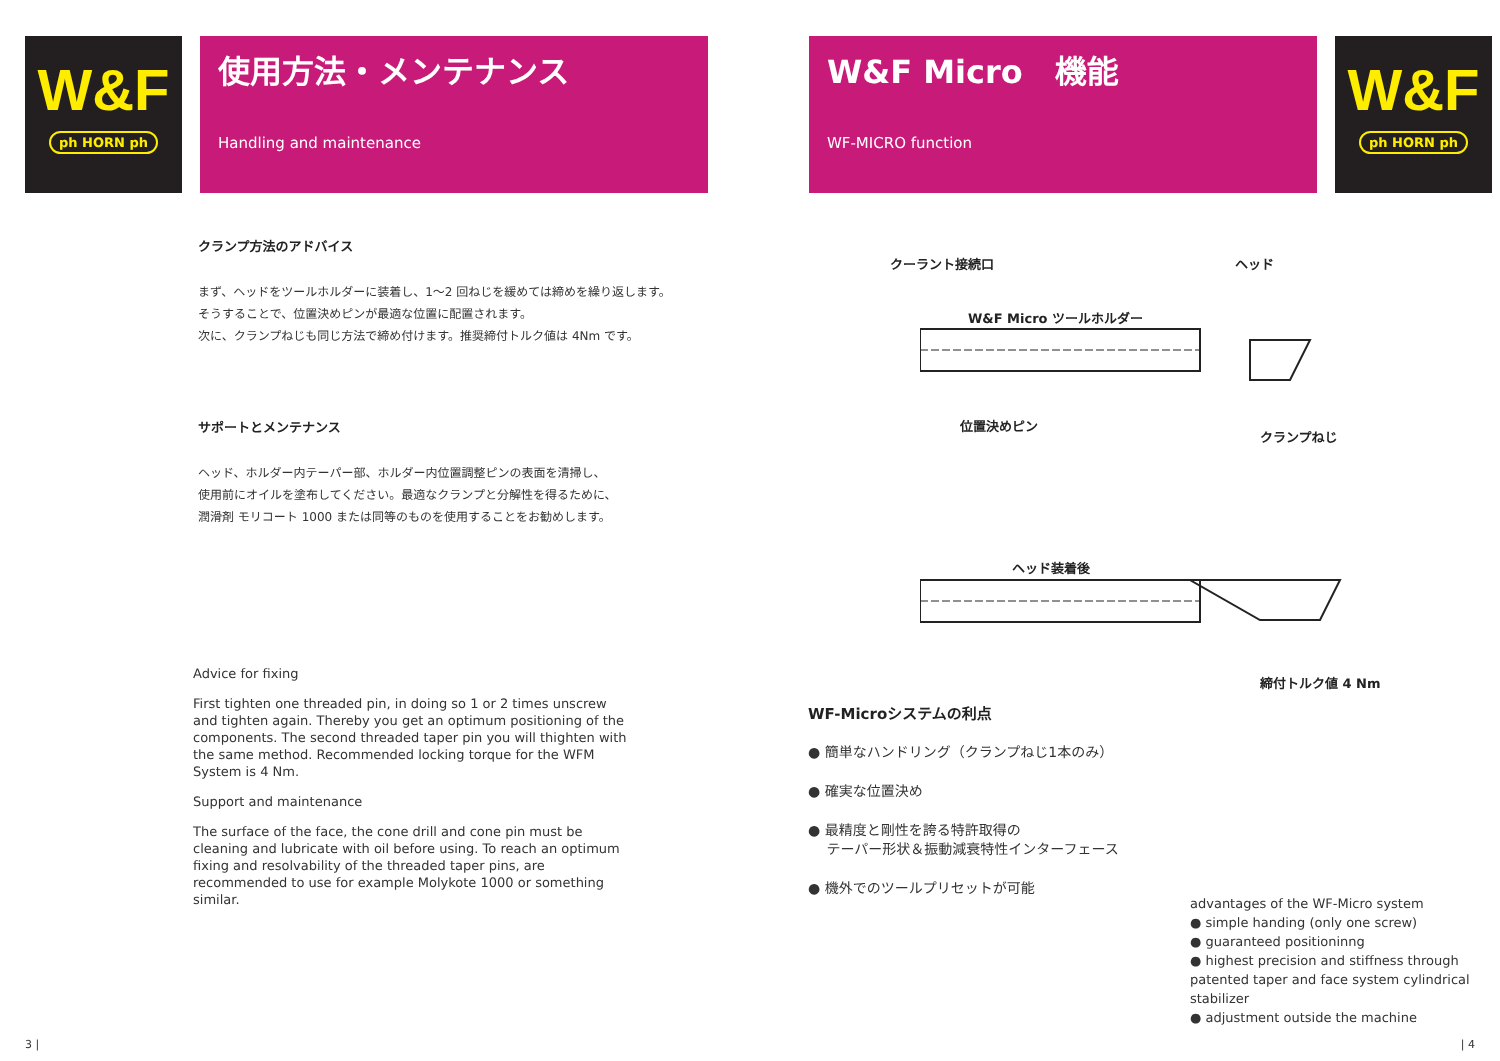W&F
ph HORN ph
使用方法・メンテナンス
Handling and maintenance
クランプ方法のアドバイス
まず、ヘッドをツールホルダーに装着し、1～2 回ねじを緩めては締めを繰り返します。
そうすることで、位置決めピンが最適な位置に配置されます。
次に、クランプねじも同じ方法で締め付けます。推奨締付トルク値は 4Nm です。
サポートとメンテナンス
ヘッド、ホルダー内テーパー部、ホルダー内位置調整ピンの表面を清掃し、
使用前にオイルを塗布してください。最適なクランプと分解性を得るために、
潤滑剤 モリコート 1000 または同等のものを使用することをお勧めします。
Advice for fixing
First tighten one threaded pin, in doing so 1 or 2 times unscrew and tighten again. Thereby you get an optimum positioning of the components. The second threaded taper pin you will thighten with the same method. Recommended locking torque for the WFM System is 4 Nm.
Support and maintenance
The surface of the face, the cone drill and cone pin must be cleaning and lubricate with oil before using. To reach an optimum fixing and resolvability of the threaded taper pins, are recommended to use for example Molykote 1000 or something similar.
3 |
W&F Micro　機能
WF-MICRO function
W&F
ph HORN ph
クーラント接続口 ヘッド
W&F Micro ツールホルダー
位置決めピン
クランプねじ
ヘッド装着後
締付トルク値 4 Nm
WF-Microシステムの利点
● 簡単なハンドリング（クランプねじ1本のみ）
● 確実な位置決め
● 最精度と剛性を誇る特許取得の
　 テーパー形状＆振動減衰特性インターフェース
● 機外でのツールプリセットが可能
advantages of the WF-Micro system
● simple handing (only one screw)
● guaranteed positioninng
● highest precision and stiffness through patented taper and face system cylindrical stabilizer
● adjustment outside the machine
| 4